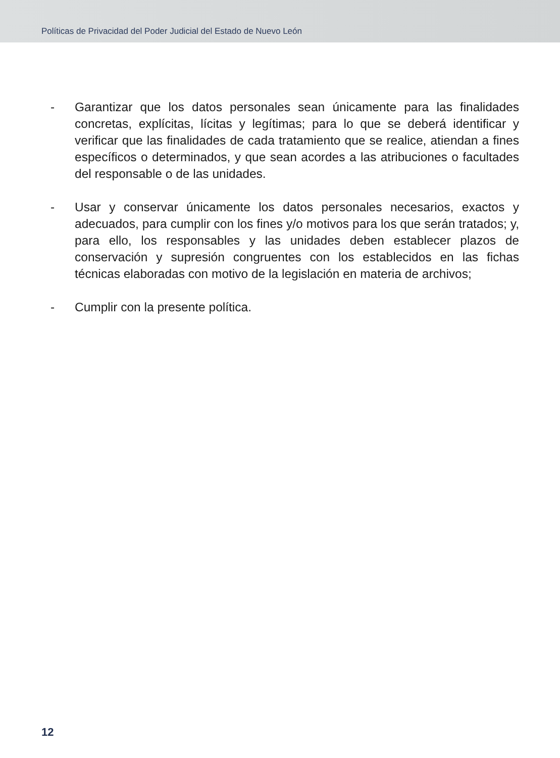Políticas de Privacidad del Poder Judicial del Estado de Nuevo León
- Garantizar que los datos personales sean únicamente para las finalidades concretas, explícitas, lícitas y legítimas; para lo que se deberá identificar y verificar que las finalidades de cada tratamiento que se realice, atiendan a fines específicos o determinados, y que sean acordes a las atribuciones o facultades del responsable o de las unidades.
- Usar y conservar únicamente los datos personales necesarios, exactos y adecuados, para cumplir con los fines y/o motivos para los que serán tratados; y, para ello, los responsables y las unidades deben establecer plazos de conservación y supresión congruentes con los establecidos en las fichas técnicas elaboradas con motivo de la legislación en materia de archivos;
- Cumplir con la presente política.
12